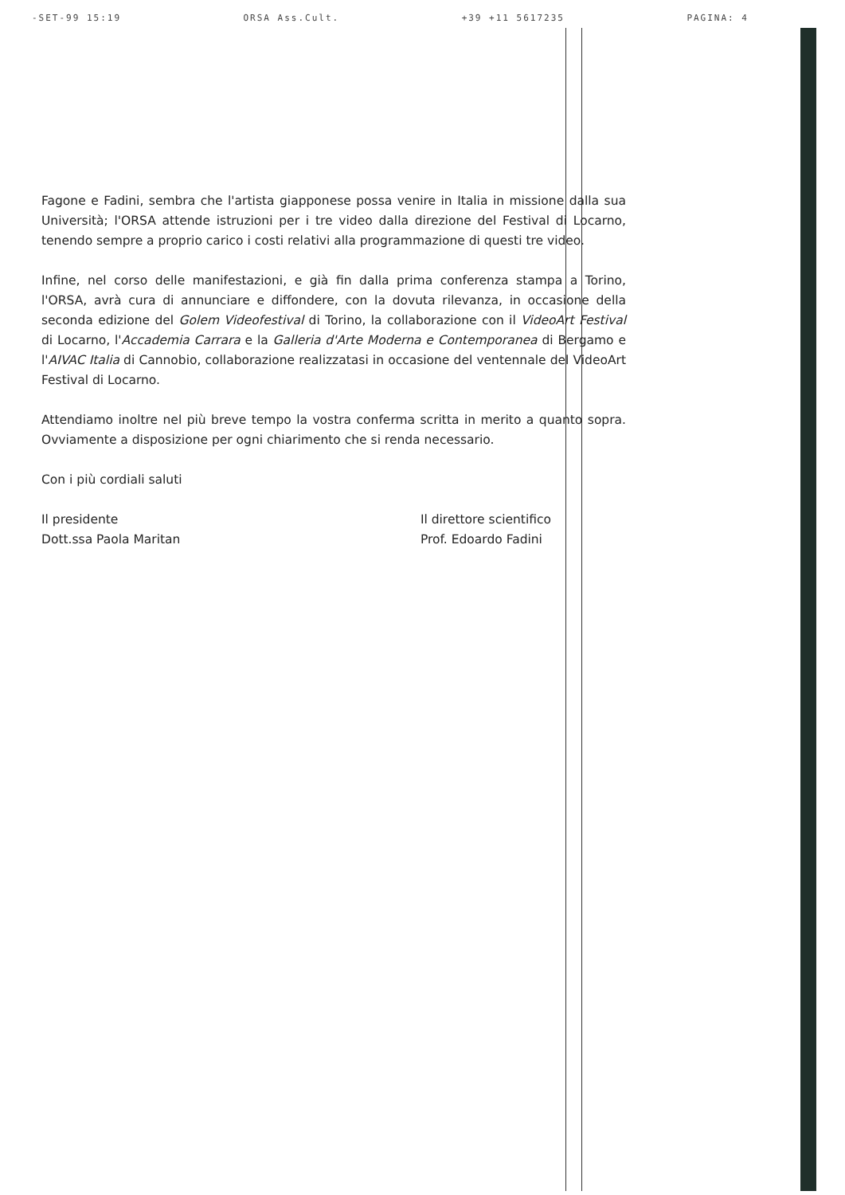-SET-99 15:19 ORSA Ass.Cult. +39 +11 5617235 PAGINA: 4
Fagone e Fadini, sembra che l'artista giapponese possa venire in Italia in missione dalla sua Università; l'ORSA attende istruzioni per i tre video dalla direzione del Festival di Locarno, tenendo sempre a proprio carico i costi relativi alla programmazione di questi tre video.
Infine, nel corso delle manifestazioni, e già fin dalla prima conferenza stampa a Torino, l'ORSA, avrà cura di annunciare e diffondere, con la dovuta rilevanza, in occasione della seconda edizione del Golem Videofestival di Torino, la collaborazione con il VideoArt Festival di Locarno, l'Accademia Carrara e la Galleria d'Arte Moderna e Contemporanea di Bergamo e l'AIVAC Italia di Cannobio, collaborazione realizzatasi in occasione del ventennale del VideoArt Festival di Locarno.
Attendiamo inoltre nel più breve tempo la vostra conferma scritta in merito a quanto sopra. Ovviamente a disposizione per ogni chiarimento che si renda necessario.
Con i più cordiali saluti
Il presidente
Dott.ssa Paola Maritan
Il direttore scientifico
Prof. Edoardo Fadini